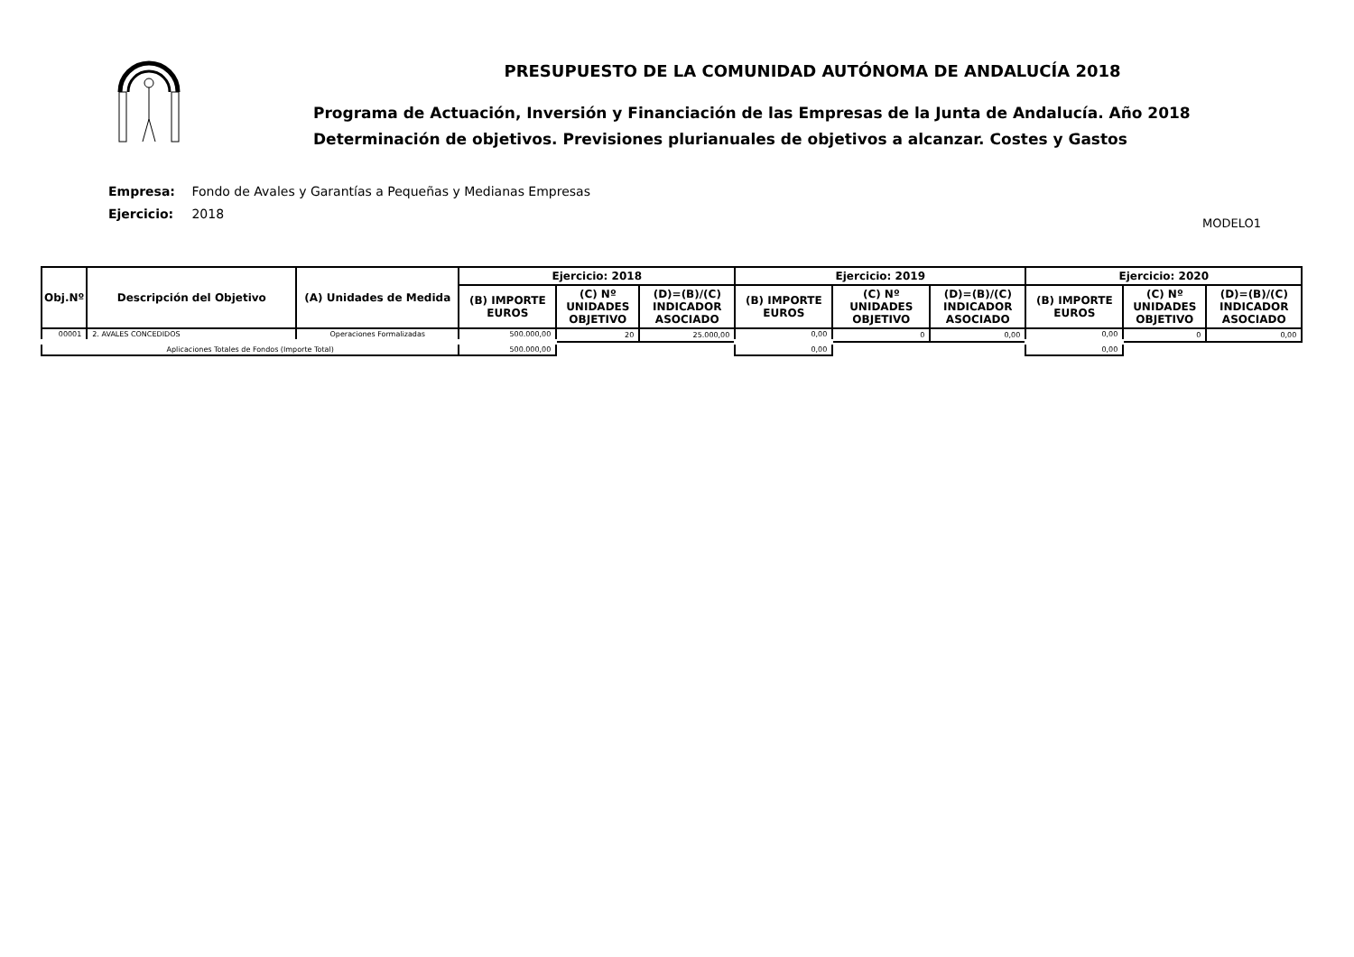PRESUPUESTO DE LA COMUNIDAD AUTÓNOMA DE ANDALUCÍA 2018
Programa de Actuación, Inversión y Financiación de las Empresas de la Junta de Andalucía. Año 2018
Determinación de objetivos. Previsiones plurianuales de objetivos a alcanzar. Costes y Gastos
Empresa: Fondo de Avales y Garantías a Pequeñas y Medianas Empresas
Ejercicio: 2018
MODELO1
| Obj.Nº | Descripción del Objetivo | (A) Unidades de Medida | Ejercicio: 2018 | | | Ejercicio: 2019 | | | Ejercicio: 2020 | | |
| --- | --- | --- | --- | --- | --- | --- | --- | --- | --- | --- | --- |
| | | | (B) IMPORTE EUROS | (C) Nº UNIDADES OBJETIVO | (D)=(B)/(C) INDICADOR ASOCIADO | (B) IMPORTE EUROS | (C) Nº UNIDADES OBJETIVO | (D)=(B)/(C) INDICADOR ASOCIADO | (B) IMPORTE EUROS | (C) Nº UNIDADES OBJETIVO | (D)=(B)/(C) INDICADOR ASOCIADO |
| 00001 | 2. AVALES CONCEDIDOS | Operaciones Formalizadas | 500.000,00 | 20 | 25.000,00 | 0,00 | 0 | 0,00 | 0,00 | 0 | 0,00 |
| Aplicaciones Totales de Fondos (Importe Total) | | | 500.000,00 | | | 0,00 | | | 0,00 | | |